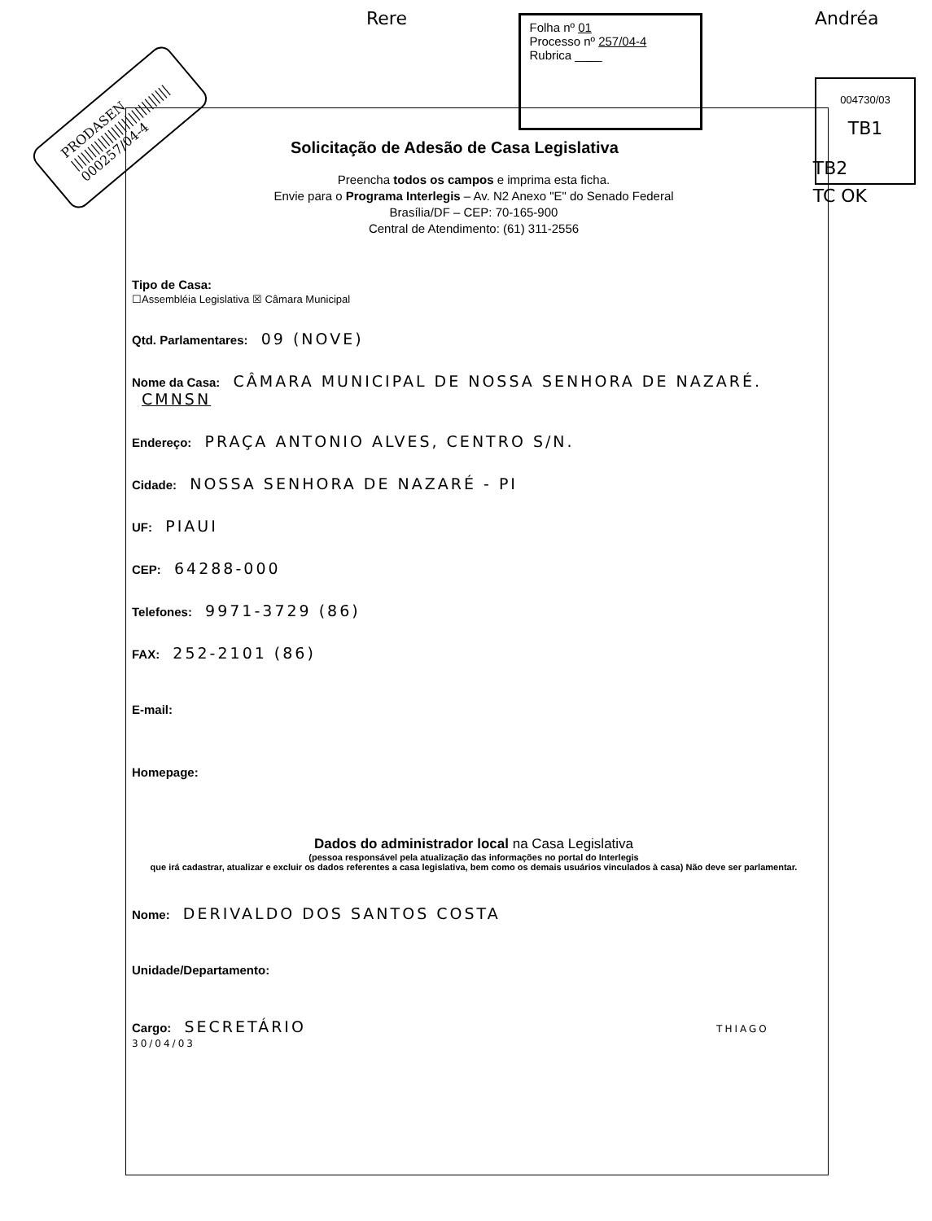PRODASEN
||||||||||||||||||||||||||||
000257/04-4
Rere
Folha nº 01
Processo nº 257/04-4
Rubrica ____
Andréa
004730/03
TB1
TB2
TC OK
Solicitação de Adesão de Casa Legislativa
Preencha todos os campos e imprima esta ficha.
Envie para o Programa Interlegis – Av. N2 Anexo "E" do Senado Federal
Brasília/DF – CEP: 70-165-900
Central de Atendimento: (61) 311-2556
Tipo de Casa:
☐Assembléia Legislativa ☒ Câmara Municipal
Qtd. Parlamentares: 09 (NOVE)
Nome da Casa: CÂMARA MUNICIPAL DE NOSSA SENHORA DE NAZARÉ. CMNSN
Endereço: PRAÇA ANTONIO ALVES, CENTRO S/N.
Cidade: NOSSA SENHORA DE NAZARÉ - PI
UF: PIAUI
CEP: 64288-000
Telefones: 9971-3729 (86)
FAX: 252-2101 (86)
E-mail:
Homepage:
Dados do administrador local na Casa Legislativa
(pessoa responsável pela atualização das informações no portal do Interlegis
que irá cadastrar, atualizar e excluir os dados referentes a casa legislativa, bem como os demais usuários vinculados à casa) Não deve ser parlamentar.
Nome: DERIVALDO DOS SANTOS COSTA
Unidade/Departamento:
Cargo: SECRETÁRIO THIAGO 30/04/03